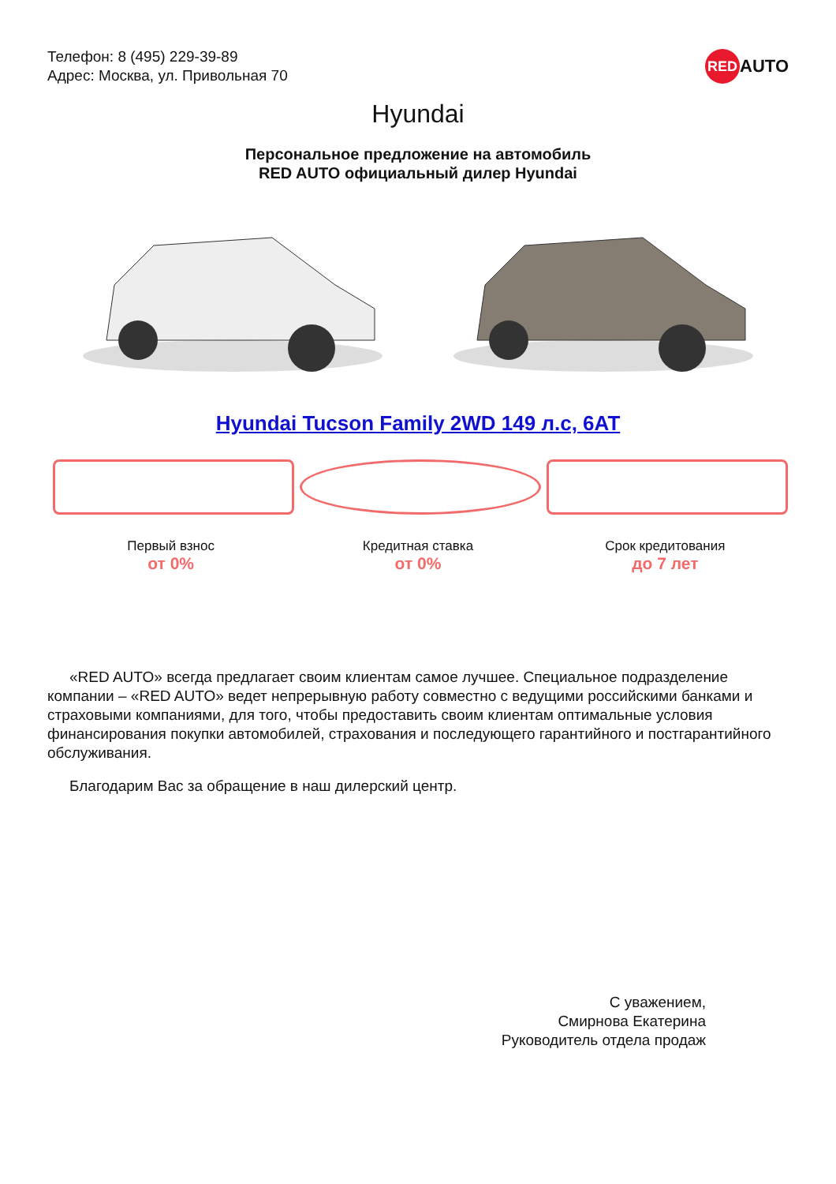Телефон: 8 (495) 229-39-89
Адрес: Москва, ул. Привольная 70
RED AUTO
Hyundai
Персональное предложение на автомобиль
RED AUTO официальный дилер Hyundai
Hyundai Tucson Family 2WD 149 л.с, 6AT
Первый взнос
от 0%
Кредитная ставка
от 0%
Срок кредитования
до 7 лет
«RED AUTO» всегда предлагает своим клиентам самое лучшее. Специальное подразделение компании – «RED AUTO» ведет непрерывную работу совместно с ведущими российскими банками и страховыми компаниями, для того, чтобы предоставить своим клиентам оптимальные условия финансирования покупки автомобилей, страхования и последующего гарантийного и постгарантийного обслуживания.
Благодарим Вас за обращение в наш дилерский центр.
С уважением,
Смирнова Екатерина
Руководитель отдела продаж